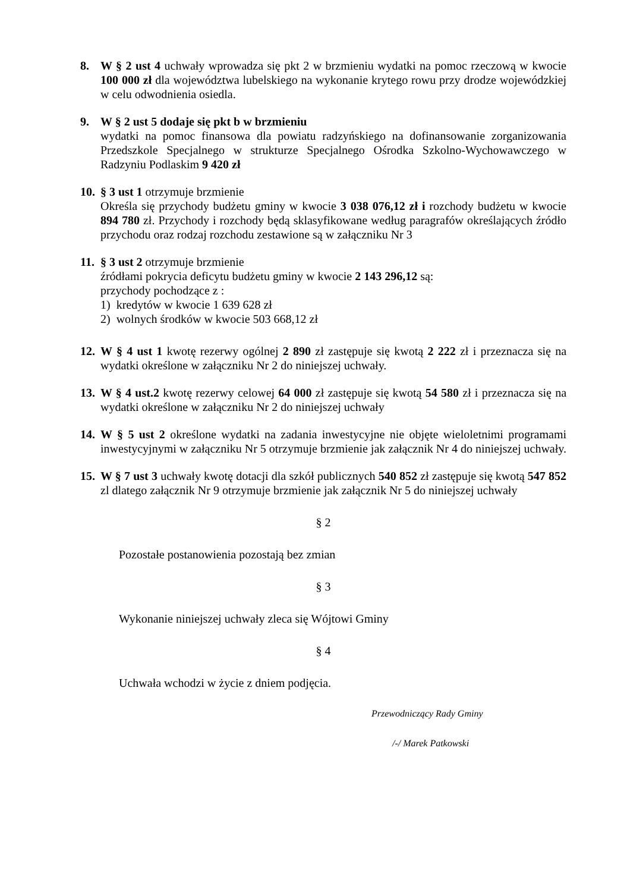8. W § 2 ust 4 uchwały wprowadza się pkt 2 w brzmieniu wydatki na pomoc rzeczową w kwocie 100 000 zł dla województwa lubelskiego na wykonanie krytego rowu przy drodze wojewódzkiej w celu odwodnienia osiedla.
9. W § 2 ust 5 dodaje się pkt b w brzmieniu
wydatki na pomoc finansowa dla powiatu radzyńskiego na dofinansowanie zorganizowania Przedszkole Specjalnego w strukturze Specjalnego Ośrodka Szkolno-Wychowawczego w Radzyniu Podlaskim 9 420 zł
10.
§ 3 ust 1 otrzymuje brzmienie
Określa się przychody budżetu gminy w kwocie 3 038 076,12 zł i rozchody budżetu w kwocie 894 780 zł. Przychody i rozchody będą sklasyfikowane według paragrafów określających źródło przychodu oraz rodzaj rozchodu zestawione są w załączniku Nr 3
11.
§ 3 ust 2 otrzymuje brzmienie
źródłami pokrycia deficytu budżetu gminy w kwocie 2 143 296,12 są:
przychody pochodzące z :
1) kredytów w kwocie 1 639 628 zł
2) wolnych środków w kwocie 503 668,12 zł
12.
W § 4 ust 1 kwotę rezerwy ogólnej 2 890 zł zastępuje się kwotą 2 222 zł i przeznacza się na wydatki określone w załączniku Nr 2 do niniejszej uchwały.
13.
W § 4 ust.2 kwotę rezerwy celowej 64 000 zł zastępuje się kwotą 54 580 zł i przeznacza się na wydatki określone w załączniku Nr 2 do niniejszej uchwały
14.
W § 5 ust 2 określone wydatki na zadania inwestycyjne nie objęte wieloletnimi programami inwestycyjnymi w załączniku Nr 5 otrzymuje brzmienie jak załącznik Nr 4 do niniejszej uchwały.
15.
W § 7 ust 3 uchwały kwotę dotacji dla szkół publicznych 540 852 zł zastępuje się kwotą 547 852 zl dlatego załącznik Nr 9 otrzymuje brzmienie jak załącznik Nr 5 do niniejszej uchwały
§ 2
Pozostałe postanowienia pozostają bez zmian
§ 3
Wykonanie niniejszej uchwały zleca się Wójtowi Gminy
§ 4
Uchwała wchodzi w życie z dniem podjęcia.
Przewodniczący Rady Gminy
/-/ Marek Patkowski